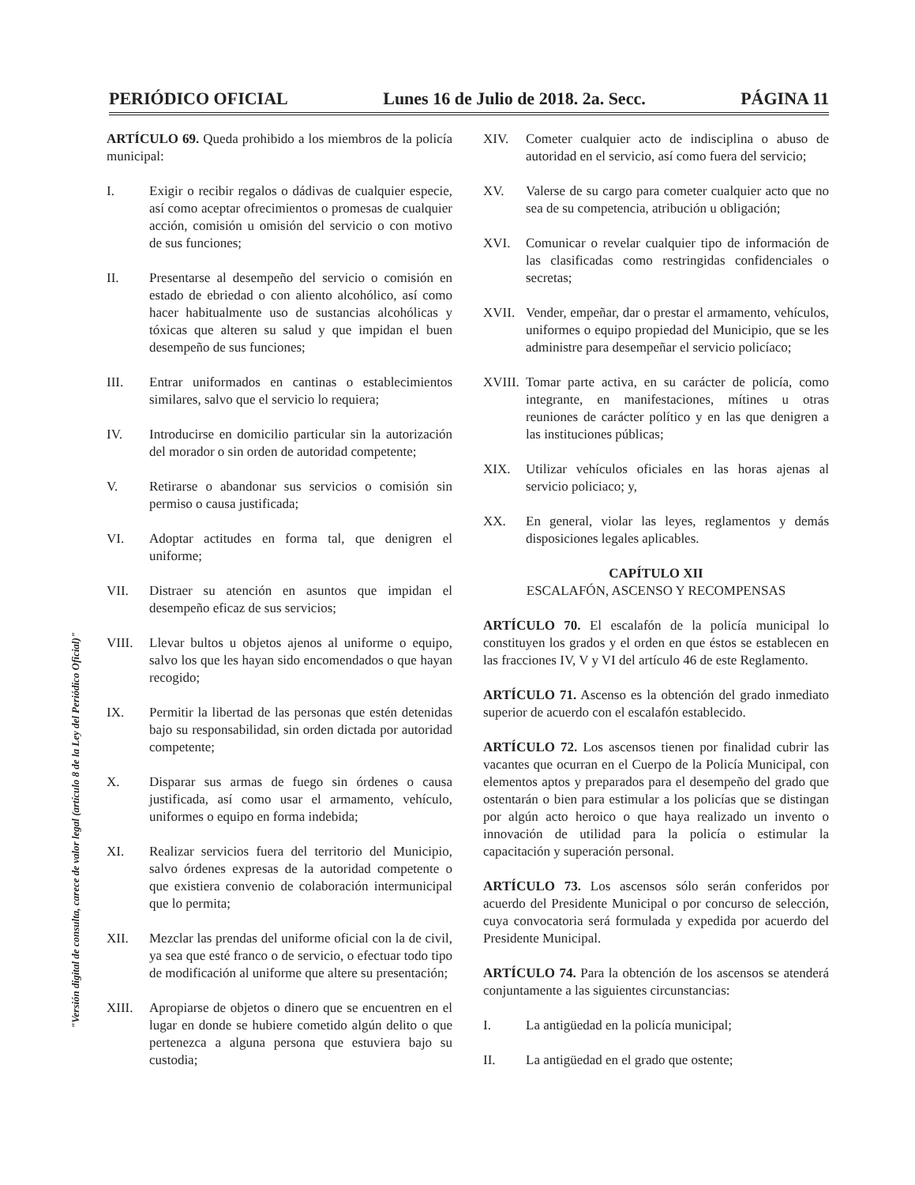"Versión digital de consulta, carece de valor legal (artículo 8 de la Ley del Periódico Oficial)"
PERIÓDICO OFICIAL Lunes 16 de Julio de 2018. 2a. Secc. PÁGINA 11
ARTÍCULO 69. Queda prohibido a los miembros de la policía municipal:
I. Exigir o recibir regalos o dádivas de cualquier especie, así como aceptar ofrecimientos o promesas de cualquier acción, comisión u omisión del servicio o con motivo de sus funciones;
II. Presentarse al desempeño del servicio o comisión en estado de ebriedad o con aliento alcohólico, así como hacer habitualmente uso de sustancias alcohólicas y tóxicas que alteren su salud y que impidan el buen desempeño de sus funciones;
III. Entrar uniformados en cantinas o establecimientos similares, salvo que el servicio lo requiera;
IV. Introducirse en domicilio particular sin la autorización del morador o sin orden de autoridad competente;
V. Retirarse o abandonar sus servicios o comisión sin permiso o causa justificada;
VI. Adoptar actitudes en forma tal, que denigren el uniforme;
VII. Distraer su atención en asuntos que impidan el desempeño eficaz de sus servicios;
VIII. Llevar bultos u objetos ajenos al uniforme o equipo, salvo los que les hayan sido encomendados o que hayan recogido;
IX. Permitir la libertad de las personas que estén detenidas bajo su responsabilidad, sin orden dictada por autoridad competente;
X. Disparar sus armas de fuego sin órdenes o causa justificada, así como usar el armamento, vehículo, uniformes o equipo en forma indebida;
XI. Realizar servicios fuera del territorio del Municipio, salvo órdenes expresas de la autoridad competente o que existiera convenio de colaboración intermunicipal que lo permita;
XII. Mezclar las prendas del uniforme oficial con la de civil, ya sea que esté franco o de servicio, o efectuar todo tipo de modificación al uniforme que altere su presentación;
XIII. Apropiarse de objetos o dinero que se encuentren en el lugar en donde se hubiere cometido algún delito o que pertenezca a alguna persona que estuviera bajo su custodia;
XIV. Cometer cualquier acto de indisciplina o abuso de autoridad en el servicio, así como fuera del servicio;
XV. Valerse de su cargo para cometer cualquier acto que no sea de su competencia, atribución u obligación;
XVI. Comunicar o revelar cualquier tipo de información de las clasificadas como restringidas confidenciales o secretas;
XVII. Vender, empeñar, dar o prestar el armamento, vehículos, uniformes o equipo propiedad del Municipio, que se les administre para desempeñar el servicio policíaco;
XVIII. Tomar parte activa, en su carácter de policía, como integrante, en manifestaciones, mítines u otras reuniones de carácter político y en las que denigren a las instituciones públicas;
XIX. Utilizar vehículos oficiales en las horas ajenas al servicio policiaco; y,
XX. En general, violar las leyes, reglamentos y demás disposiciones legales aplicables.
CAPÍTULO XII
ESCALAFÓN, ASCENSO Y RECOMPENSAS
ARTÍCULO 70. El escalafón de la policía municipal lo constituyen los grados y el orden en que éstos se establecen en las fracciones IV, V y VI del artículo 46 de este Reglamento.
ARTÍCULO 71. Ascenso es la obtención del grado inmediato superior de acuerdo con el escalafón establecido.
ARTÍCULO 72. Los ascensos tienen por finalidad cubrir las vacantes que ocurran en el Cuerpo de la Policía Municipal, con elementos aptos y preparados para el desempeño del grado que ostentarán o bien para estimular a los policías que se distingan por algún acto heroico o que haya realizado un invento o innovación de utilidad para la policía o estimular la capacitación y superación personal.
ARTÍCULO 73. Los ascensos sólo serán conferidos por acuerdo del Presidente Municipal o por concurso de selección, cuya convocatoria será formulada y expedida por acuerdo del Presidente Municipal.
ARTÍCULO 74. Para la obtención de los ascensos se atenderá conjuntamente a las siguientes circunstancias:
I. La antigüedad en la policía municipal;
II. La antigüedad en el grado que ostente;